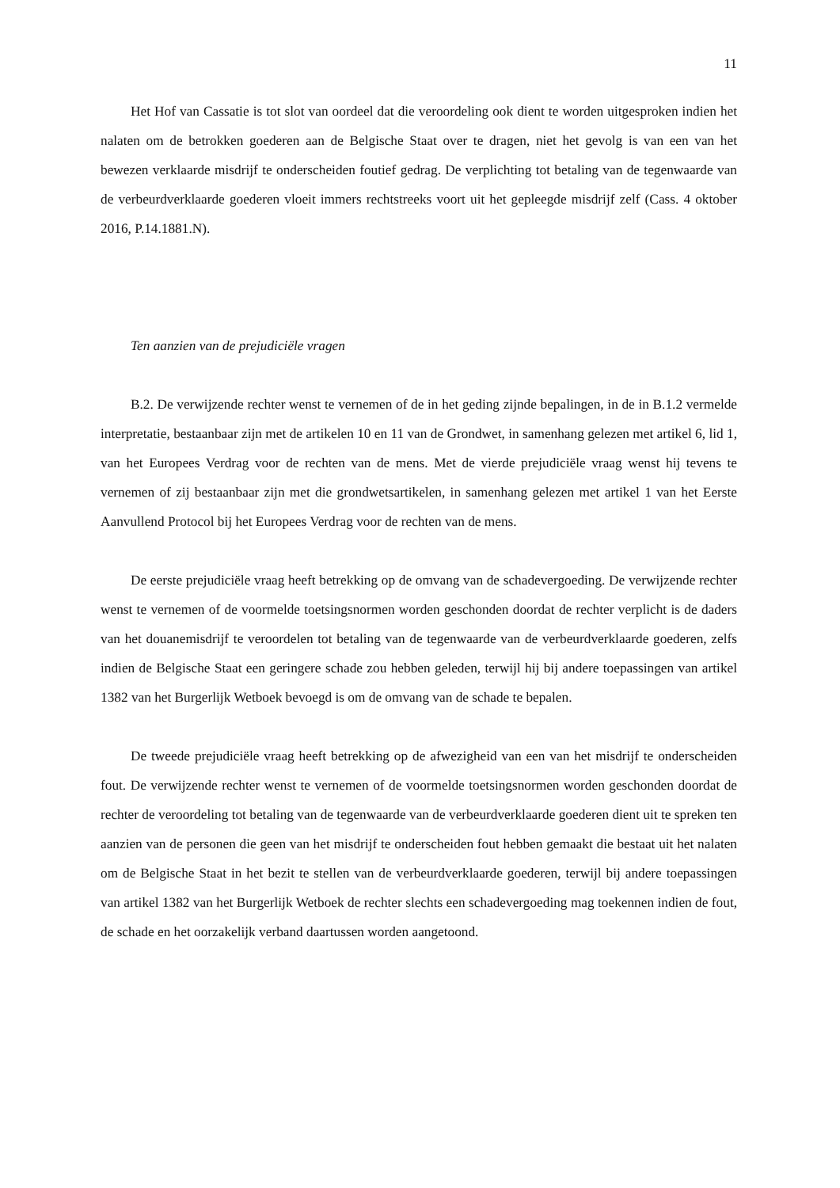11
Het Hof van Cassatie is tot slot van oordeel dat die veroordeling ook dient te worden uitgesproken indien het nalaten om de betrokken goederen aan de Belgische Staat over te dragen, niet het gevolg is van een van het bewezen verklaarde misdrijf te onderscheiden foutief gedrag. De verplichting tot betaling van de tegenwaarde van de verbeurdverklaarde goederen vloeit immers rechtstreeks voort uit het gepleegde misdrijf zelf (Cass. 4 oktober 2016, P.14.1881.N).
Ten aanzien van de prejudiciële vragen
B.2. De verwijzende rechter wenst te vernemen of de in het geding zijnde bepalingen, in de in B.1.2 vermelde interpretatie, bestaanbaar zijn met de artikelen 10 en 11 van de Grondwet, in samenhang gelezen met artikel 6, lid 1, van het Europees Verdrag voor de rechten van de mens. Met de vierde prejudiciële vraag wenst hij tevens te vernemen of zij bestaanbaar zijn met die grondwetsartikelen, in samenhang gelezen met artikel 1 van het Eerste Aanvullend Protocol bij het Europees Verdrag voor de rechten van de mens.
De eerste prejudiciële vraag heeft betrekking op de omvang van de schadevergoeding. De verwijzende rechter wenst te vernemen of de voormelde toetsingsnormen worden geschonden doordat de rechter verplicht is de daders van het douanemisdrijf te veroordelen tot betaling van de tegenwaarde van de verbeurdverklaarde goederen, zelfs indien de Belgische Staat een geringere schade zou hebben geleden, terwijl hij bij andere toepassingen van artikel 1382 van het Burgerlijk Wetboek bevoegd is om de omvang van de schade te bepalen.
De tweede prejudiciële vraag heeft betrekking op de afwezigheid van een van het misdrijf te onderscheiden fout. De verwijzende rechter wenst te vernemen of de voormelde toetsingsnormen worden geschonden doordat de rechter de veroordeling tot betaling van de tegenwaarde van de verbeurdverklaarde goederen dient uit te spreken ten aanzien van de personen die geen van het misdrijf te onderscheiden fout hebben gemaakt die bestaat uit het nalaten om de Belgische Staat in het bezit te stellen van de verbeurdverklaarde goederen, terwijl bij andere toepassingen van artikel 1382 van het Burgerlijk Wetboek de rechter slechts een schadevergoeding mag toekennen indien de fout, de schade en het oorzakelijk verband daartussen worden aangetoond.